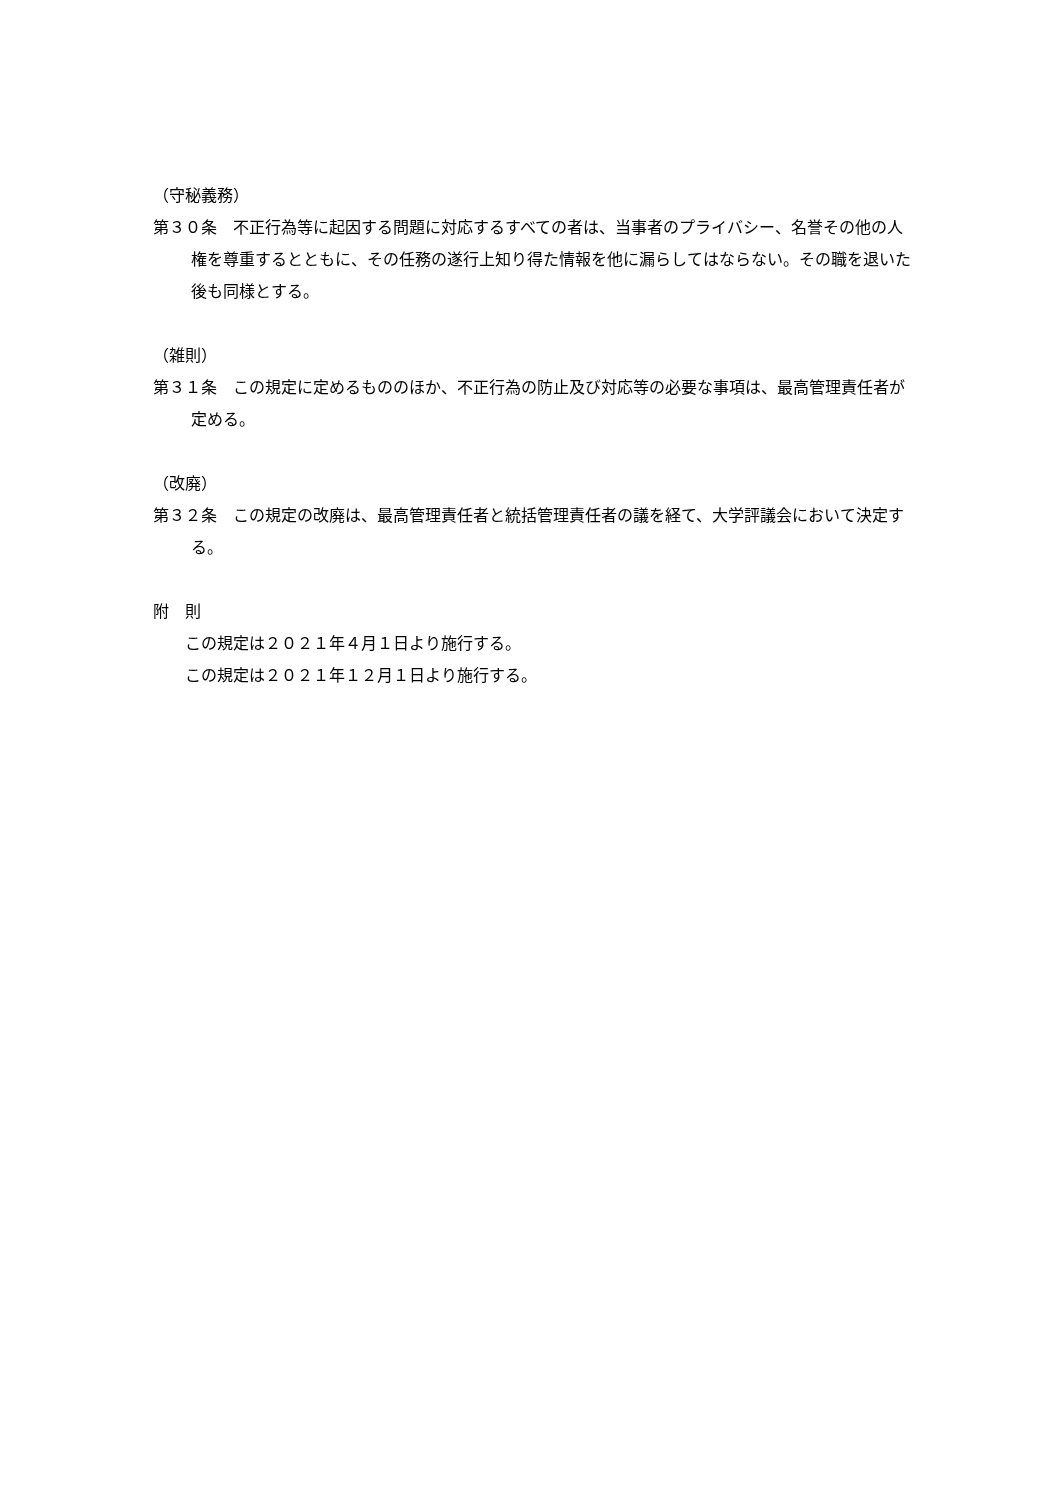（守秘義務）
第３０条　不正行為等に起因する問題に対応するすべての者は、当事者のプライバシー、名誉その他の人権を尊重するとともに、その任務の遂行上知り得た情報を他に漏らしてはならない。その職を退いた後も同様とする。
（雑則）
第３１条　この規定に定めるもののほか、不正行為の防止及び対応等の必要な事項は、最高管理責任者が定める。
（改廃）
第３２条　この規定の改廃は、最高管理責任者と統括管理責任者の議を経て、大学評議会において決定する。
附　則
この規定は２０２１年４月１日より施行する。
この規定は２０２１年１２月１日より施行する。